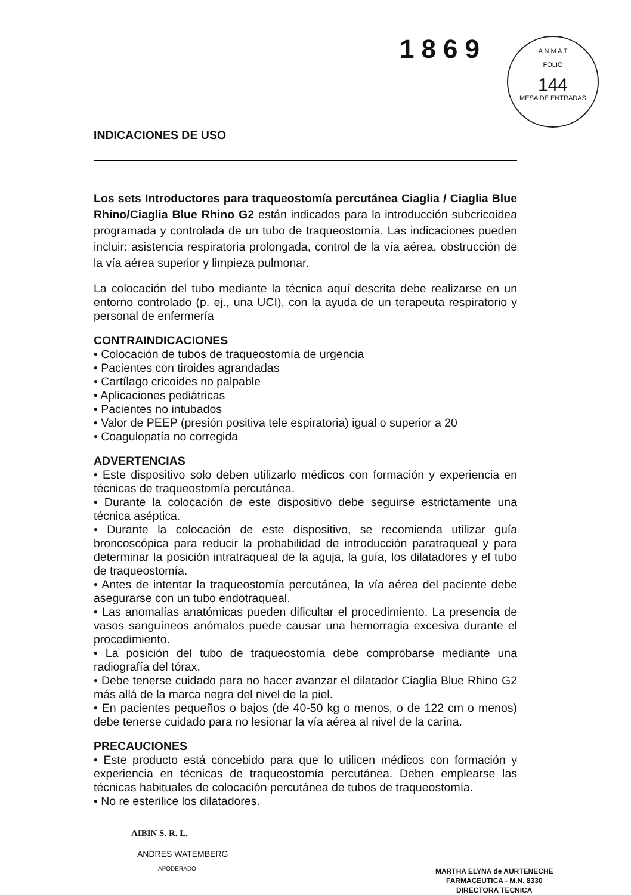1869
A N M A T
FOLIO
144
MESA DE ENTRADAS
INDICACIONES DE USO
Los sets Introductores para traqueostomía percutánea Ciaglia / Ciaglia Blue Rhino/Ciaglia Blue Rhino G2 están indicados para la introducción subcricoidea programada y controlada de un tubo de traqueostomía. Las indicaciones pueden incluir: asistencia respiratoria prolongada, control de la vía aérea, obstrucción de la vía aérea superior y limpieza pulmonar.
La colocación del tubo mediante la técnica aquí descrita debe realizarse en un entorno controlado (p. ej., una UCI), con la ayuda de un terapeuta respiratorio y personal de enfermería
CONTRAINDICACIONES
• Colocación de tubos de traqueostomía de urgencia
• Pacientes con tiroides agrandadas
• Cartílago cricoides no palpable
• Aplicaciones pediátricas
• Pacientes no intubados
• Valor de PEEP (presión positiva tele espiratoria) igual o superior a 20
• Coagulopatía no corregida
ADVERTENCIAS
• Este dispositivo solo deben utilizarlo médicos con formación y experiencia en técnicas de traqueostomía percutánea.
• Durante la colocación de este dispositivo debe seguirse estrictamente una técnica aséptica.
• Durante la colocación de este dispositivo, se recomienda utilizar guía broncoscópica para reducir la probabilidad de introducción paratraqueal y para determinar la posición intratraqueal de la aguja, la guía, los dilatadores y el tubo de traqueostomía.
• Antes de intentar la traqueostomía percutánea, la vía aérea del paciente debe asegurarse con un tubo endotraqueal.
• Las anomalías anatómicas pueden dificultar el procedimiento. La presencia de vasos sanguíneos anómalos puede causar una hemorragia excesiva durante el procedimiento.
• La posición del tubo de traqueostomía debe comprobarse mediante una radiografía del tórax.
• Debe tenerse cuidado para no hacer avanzar el dilatador Ciaglia Blue Rhino G2 más allá de la marca negra del nivel de la piel.
• En pacientes pequeños o bajos (de 40-50 kg o menos, o de 122 cm o menos) debe tenerse cuidado para no lesionar la vía aérea al nivel de la carina.
PRECAUCIONES
• Este producto está concebido para que lo utilicen médicos con formación y experiencia en técnicas de traqueostomía percutánea. Deben emplearse las técnicas habituales de colocación percutánea de tubos de traqueostomía.
• No re esterilice los dilatadores.
AIBIN S. R. L.
ANDRES WATEMBERG
APODERADO
MARTHA ELYNA de AURTENECHE
FARMACEUTICA - M.N. 8330
DIRECTORA TECNICA